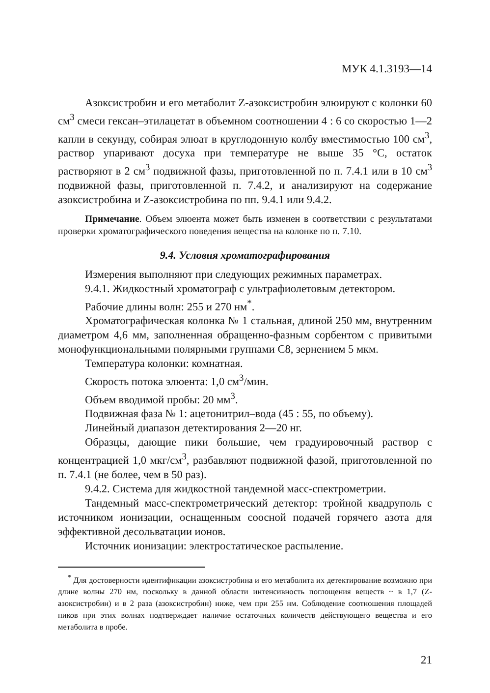МУК 4.1.3193—14
Азоксистробин и его метаболит Z-азоксистробин элюируют с колонки 60 см<sup>3</sup> смеси гексан–этилацетат в объемном соотношении 4 : 6 со скоростью 1—2 капли в секунду, собирая элюат в круглодонную колбу вместимостью 100 см<sup>3</sup>, раствор упаривают досуха при температуре не выше 35 °С, остаток растворяют в 2 см<sup>3</sup> подвижной фазы, приготовленной по п. 7.4.1 или в 10 см<sup>3</sup> подвижной фазы, приготовленной п. 7.4.2, и анализируют на содержание азоксистробина и Z-азоксистробина по пп. 9.4.1 или 9.4.2.
Примечание. Объем элюента может быть изменен в соответствии с результатами проверки хроматографического поведения вещества на колонке по п. 7.10.
9.4. Условия хроматографирования
Измерения выполняют при следующих режимных параметрах.
9.4.1. Жидкостный хроматограф с ультрафиолетовым детектором.
Рабочие длины волн: 255 и 270 нм<sup>*</sup>.
Хроматографическая колонка № 1 стальная, длиной 250 мм, внутренним диаметром 4,6 мм, заполненная обращенно-фазным сорбентом с привитыми монофункциональными полярными группами С8, зернением 5 мкм.
Температура колонки: комнатная.
Скорость потока элюента: 1,0 см<sup>3</sup>/мин.
Объем вводимой пробы: 20 мм<sup>3</sup>.
Подвижная фаза № 1: ацетонитрил–вода (45 : 55, по объему).
Линейный диапазон детектирования 2—20 нг.
Образцы, дающие пики большие, чем градуировочный раствор с концентрацией 1,0 мкг/см<sup>3</sup>, разбавляют подвижной фазой, приготовленной по п. 7.4.1 (не более, чем в 50 раз).
9.4.2. Система для жидкостной тандемной масс-спектрометрии.
Тандемный масс-спектрометрический детектор: тройной квадруполь с источником ионизации, оснащенным соосной подачей горячего азота для эффективной десольватации ионов.
Источник ионизации: электростатическое распыление.
<sup>*</sup> Для достоверности идентификации азоксистробина и его метаболита их детектирование возможно при длине волны 270 нм, поскольку в данной области интенсивность поглощения веществ ~ в 1,7 (Z-азоксистробин) и в 2 раза (азоксистробин) ниже, чем при 255 нм. Соблюдение соотношения площадей пиков при этих волнах подтверждает наличие остаточных количеств действующего вещества и его метаболита в пробе.
21